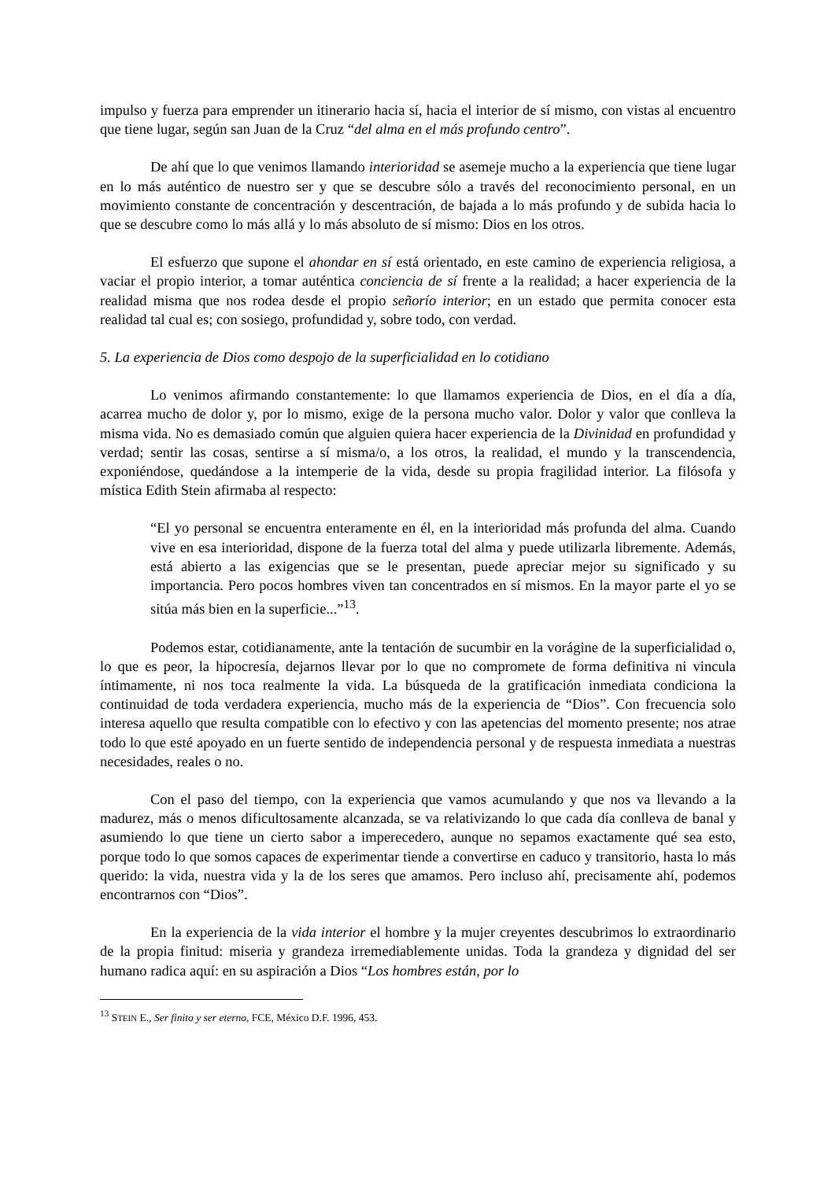impulso y fuerza para emprender un itinerario hacia sí, hacia el interior de sí mismo, con vistas al encuentro que tiene lugar, según san Juan de la Cruz “del alma en el más profundo centro”.
De ahí que lo que venimos llamando interioridad se asemeje mucho a la experiencia que tiene lugar en lo más auténtico de nuestro ser y que se descubre sólo a través del reconocimiento personal, en un movimiento constante de concentración y descentración, de bajada a lo más profundo y de subida hacia lo que se descubre como lo más allá y lo más absoluto de sí mismo: Dios en los otros.
El esfuerzo que supone el ahondar en sí está orientado, en este camino de experiencia religiosa, a vaciar el propio interior, a tomar auténtica conciencia de sí frente a la realidad; a hacer experiencia de la realidad misma que nos rodea desde el propio señorío interior; en un estado que permita conocer esta realidad tal cual es; con sosiego, profundidad y, sobre todo, con verdad.
5. La experiencia de Dios como despojo de la superficialidad en lo cotidiano
Lo venimos afirmando constantemente: lo que llamamos experiencia de Dios, en el día a día, acarrea mucho de dolor y, por lo mismo, exige de la persona mucho valor. Dolor y valor que conlleva la misma vida. No es demasiado común que alguien quiera hacer experiencia de la Divinidad en profundidad y verdad; sentir las cosas, sentirse a sí misma/o, a los otros, la realidad, el mundo y la transcendencia, exponiéndose, quedándose a la intemperie de la vida, desde su propia fragilidad interior. La filósofa y mística Edith Stein afirmaba al respecto:
“El yo personal se encuentra enteramente en él, en la interioridad más profunda del alma. Cuando vive en esa interioridad, dispone de la fuerza total del alma y puede utilizarla libremente. Además, está abierto a las exigencias que se le presentan, puede apreciar mejor su significado y su importancia. Pero pocos hombres viven tan concentrados en sí mismos. En la mayor parte el yo se sitúa más bien en la superficie...”<sup>13</sup>.
Podemos estar, cotidianamente, ante la tentación de sucumbir en la vorágine de la superficialidad o, lo que es peor, la hipocresía, dejarnos llevar por lo que no compromete de forma definitiva ni vincula íntimamente, ni nos toca realmente la vida. La búsqueda de la gratificación inmediata condiciona la continuidad de toda verdadera experiencia, mucho más de la experiencia de “Dios”. Con frecuencia solo interesa aquello que resulta compatible con lo efectivo y con las apetencias del momento presente; nos atrae todo lo que esté apoyado en un fuerte sentido de independencia personal y de respuesta inmediata a nuestras necesidades, reales o no.
Con el paso del tiempo, con la experiencia que vamos acumulando y que nos va llevando a la madurez, más o menos dificultosamente alcanzada, se va relativizando lo que cada día conlleva de banal y asumiendo lo que tiene un cierto sabor a imperecedero, aunque no sepamos exactamente qué sea esto, porque todo lo que somos capaces de experimentar tiende a convertirse en caduco y transitorio, hasta lo más querido: la vida, nuestra vida y la de los seres que amamos. Pero incluso ahí, precisamente ahí, podemos encontrarnos con “Dios”.
En la experiencia de la vida interior el hombre y la mujer creyentes descubrimos lo extraordinario de la propia finitud: miseria y grandeza irremediablemente unidas. Toda la grandeza y dignidad del ser humano radica aquí: en su aspiración a Dios “Los hombres están, por lo
<sup>13</sup> STEIN E., Ser finito y ser eterno, FCE, México D.F. 1996, 453.